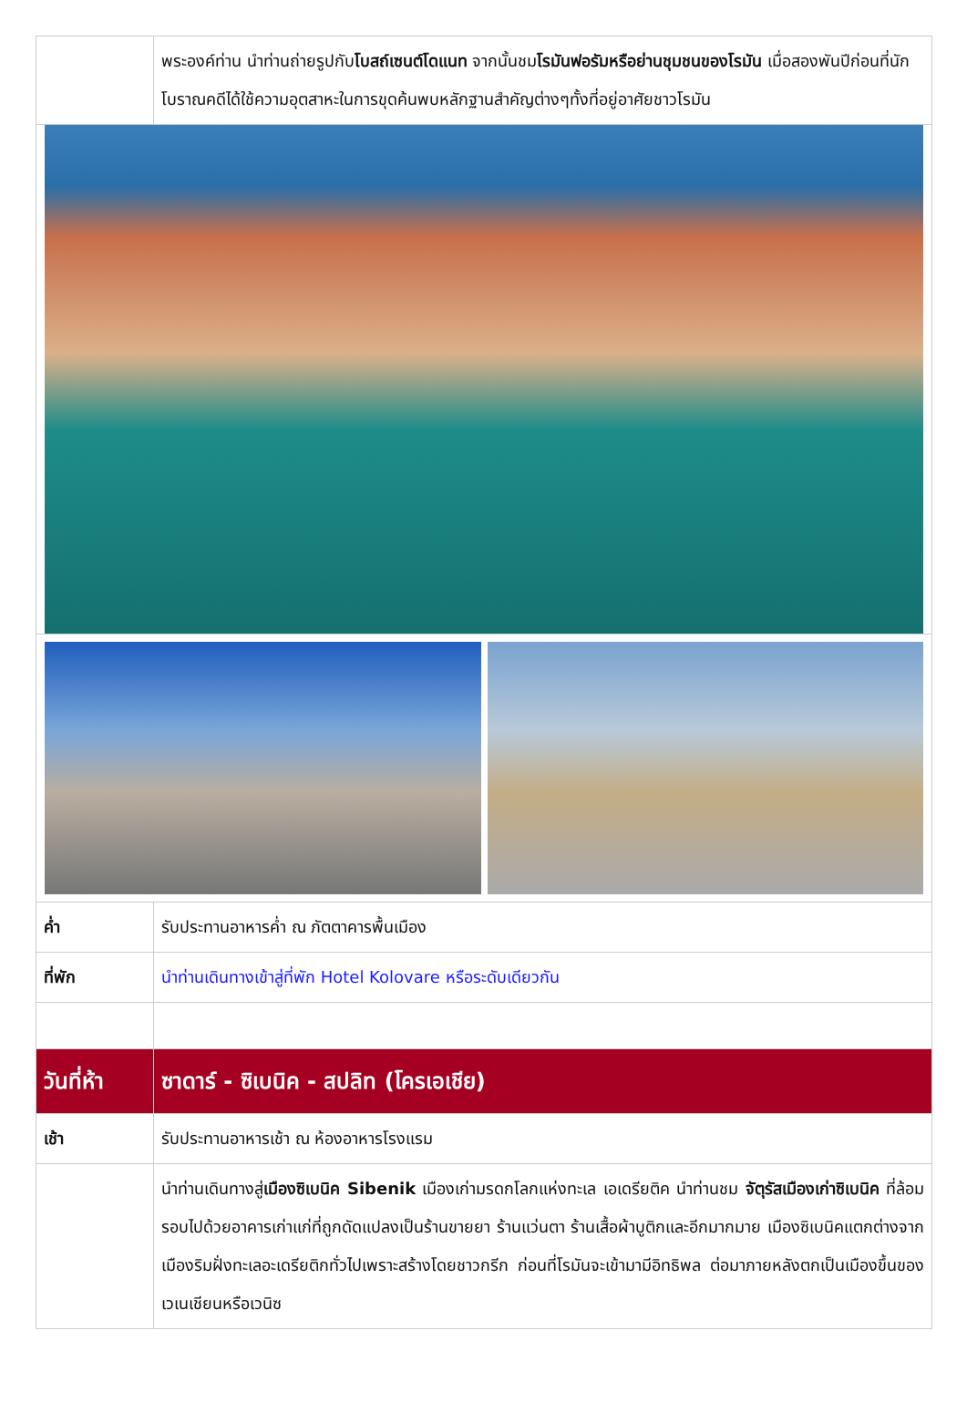| | พระองค์ท่าน นำท่านถ่ายรูปกับ โบสถ์เซนต์โดแนท จากนั้นชม โรมันฟอรัมหรือย่านชุมชนของโรมัน เมื่อสองพันปีก่อนที่นักโบราณคดีได้ใช้ความอุตสาหะในการขุดค้นพบหลักฐานสำคัญต่างๆทั้งที่อยู่อาศัยชาวโรมัน |
| ค่ำ | รับประทานอาหารค่ำ ณ ภัตตาคารพื้นเมือง |
| ที่พัก | นำท่านเดินทางเข้าสู่ที่พัก Hotel Kolovare หรือระดับเดียวกัน |
| วันที่ห้า | ซาดาร์ - ซิเบนิค - สปลิท (โครเอเชีย) |
| เช้า | รับประทานอาหารเช้า ณ ห้องอาหารโรงแรม |
| | นำท่านเดินทางสู่ เมืองซิเบนิค Sibenik เมืองเก่ามรดกโลกแห่งทะเล เอเดรียติค นำท่านชม จัตุรัสเมืองเก่าซิเบนิค ที่ล้อมรอบไปด้วยอาคารเก่าแก่ที่ถูกดัดแปลงเป็นร้านขายยา ร้านแว่นตา ร้านเสื้อผ้าบูติกและอีกมากมาย เมืองซิเบนิคแตกต่างจากเมืองริมฝั่งทะเลอะเดรียติกทั่วไปเพราะสร้างโดยชาวกรีก ก่อนที่โรมันจะเข้ามามีอิทธิพล ต่อมาภายหลังตกเป็นเมืองขึ้นของเวเนเชียนหรือเวนิซ |